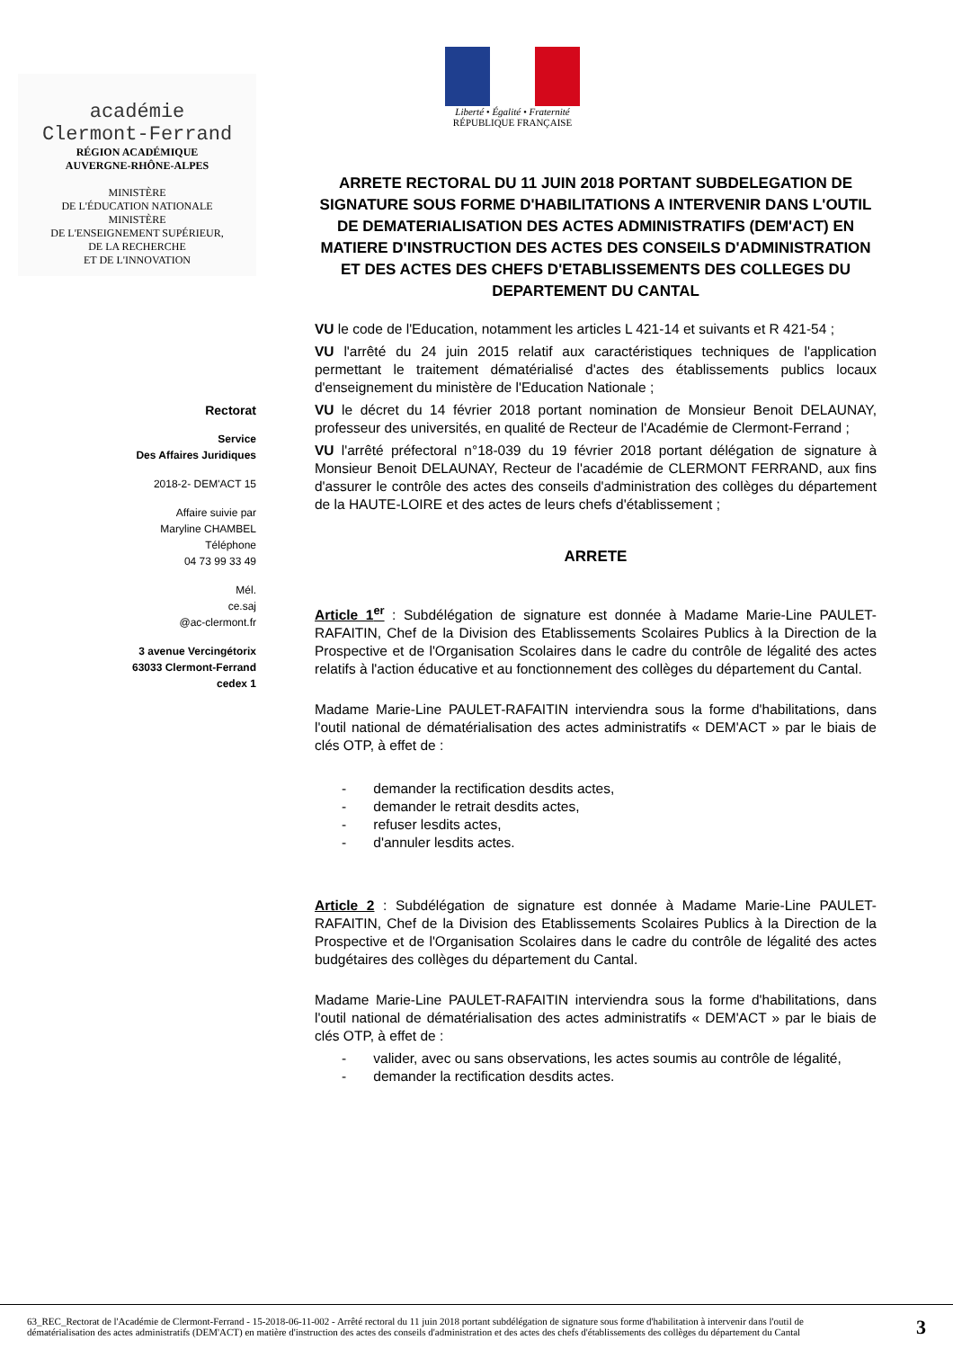Liberté • Égalité • Fraternité
RÉPUBLIQUE FRANÇAISE
académie
Clermont-Ferrand
RÉGION ACADÉMIQUE
AUVERGNE-RHÔNE-ALPES
MINISTÈRE
DE L'ÉDUCATION NATIONALE
MINISTÈRE
DE L'ENSEIGNEMENT SUPÉRIEUR,
DE LA RECHERCHE
ET DE L'INNOVATION
Rectorat
Service
Des Affaires Juridiques
2018-2- DEM'ACT 15
Affaire suivie par
Maryline CHAMBEL
Téléphone
04 73 99 33 49
Mél.
ce.saj
@ac-clermont.fr
3 avenue Vercingétorix
63033 Clermont-Ferrand
cedex 1
ARRETE RECTORAL DU 11 JUIN 2018 PORTANT SUBDELEGATION DE SIGNATURE SOUS FORME D'HABILITATIONS A INTERVENIR DANS L'OUTIL DE DEMATERIALISATION DES ACTES ADMINISTRATIFS (DEM'ACT) EN MATIERE D'INSTRUCTION DES ACTES DES CONSEILS D'ADMINISTRATION ET DES ACTES DES CHEFS D'ETABLISSEMENTS DES COLLEGES DU DEPARTEMENT DU CANTAL
VU le code de l'Education, notamment les articles L 421-14 et suivants et R 421-54 ;
VU l'arrêté du 24 juin 2015 relatif aux caractéristiques techniques de l'application permettant le traitement dématérialisé d'actes des établissements publics locaux d'enseignement du ministère de l'Education Nationale ;
VU le décret du 14 février 2018 portant nomination de Monsieur Benoit DELAUNAY, professeur des universités, en qualité de Recteur de l'Académie de Clermont-Ferrand ;
VU l'arrêté préfectoral n°18-039 du 19 février 2018 portant délégation de signature à Monsieur Benoit DELAUNAY, Recteur de l'académie de CLERMONT FERRAND, aux fins d'assurer le contrôle des actes des conseils d'administration des collèges du département de la HAUTE-LOIRE et des actes de leurs chefs d'établissement ;
ARRETE
Article 1<sup>er</sup> : Subdélégation de signature est donnée à Madame Marie-Line PAULET-RAFAITIN, Chef de la Division des Etablissements Scolaires Publics à la Direction de la Prospective et de l'Organisation Scolaires dans le cadre du contrôle de légalité des actes relatifs à l'action éducative et au fonctionnement des collèges du département du Cantal.
Madame Marie-Line PAULET-RAFAITIN interviendra sous la forme d'habilitations, dans l'outil national de dématérialisation des actes administratifs « DEM'ACT » par le biais de clés OTP, à effet de :
- demander la rectification desdits actes,
- demander le retrait desdits actes,
- refuser lesdits actes,
- d'annuler lesdits actes.
Article 2 : Subdélégation de signature est donnée à Madame Marie-Line PAULET-RAFAITIN, Chef de la Division des Etablissements Scolaires Publics à la Direction de la Prospective et de l'Organisation Scolaires dans le cadre du contrôle de légalité des actes budgétaires des collèges du département du Cantal.
Madame Marie-Line PAULET-RAFAITIN interviendra sous la forme d'habilitations, dans l'outil national de dématérialisation des actes administratifs « DEM'ACT » par le biais de clés OTP, à effet de :
- valider, avec ou sans observations, les actes soumis au contrôle de légalité,
- demander la rectification desdits actes.
63_REC_Rectorat de l'Académie de Clermont-Ferrand - 15-2018-06-11-002 - Arrêté rectoral du 11 juin 2018 portant subdélégation de signature sous forme d'habilitation à intervenir dans l'outil de dématérialisation des actes administratifs (DEM'ACT) en matière d'instruction des actes des conseils d'administration et des actes des chefs d'établissements des collèges du département du Cantal
3